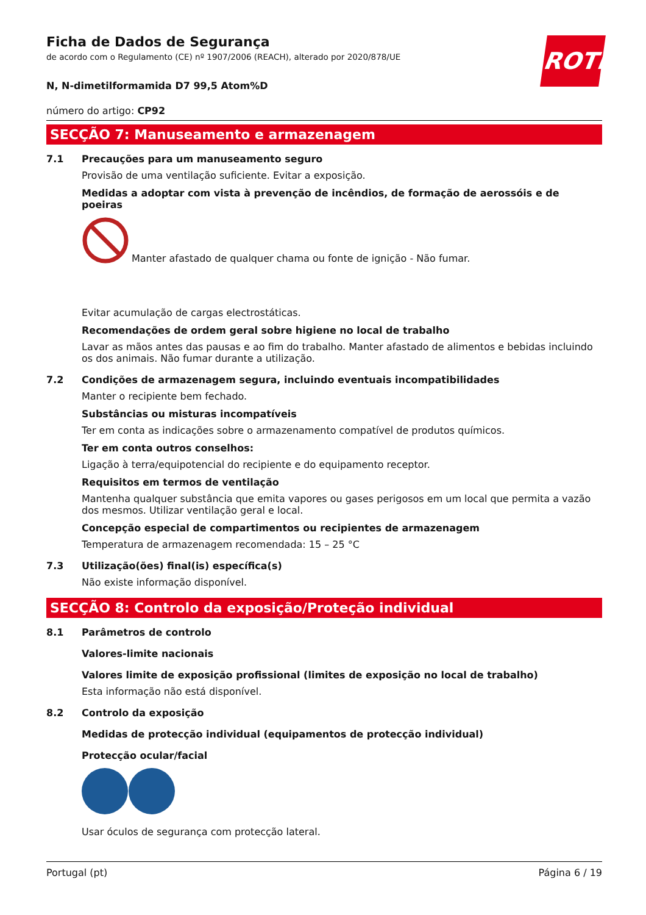ROTH
Ficha de Dados de Segurança
de acordo com o Regulamento (CE) nº 1907/2006 (REACH), alterado por 2020/878/UE
N, N-dimetilformamida D7 99,5 Atom%D
número do artigo: CP92
SECÇÃO 7: Manuseamento e armazenagem
7.1 Precauções para um manuseamento seguro
Provisão de uma ventilação suficiente. Evitar a exposição.
Medidas a adoptar com vista à prevenção de incêndios, de formação de aerossóis e de poeiras
Manter afastado de qualquer chama ou fonte de ignição - Não fumar.
Evitar acumulação de cargas electrostáticas.
Recomendações de ordem geral sobre higiene no local de trabalho
Lavar as mãos antes das pausas e ao fim do trabalho. Manter afastado de alimentos e bebidas incluindo os dos animais. Não fumar durante a utilização.
7.2 Condições de armazenagem segura, incluindo eventuais incompatibilidades
Manter o recipiente bem fechado.
Substâncias ou misturas incompatíveis
Ter em conta as indicações sobre o armazenamento compatível de produtos químicos.
Ter em conta outros conselhos:
Ligação à terra/equipotencial do recipiente e do equipamento receptor.
Requisitos em termos de ventilação
Mantenha qualquer substância que emita vapores ou gases perigosos em um local que permita a vazão dos mesmos. Utilizar ventilação geral e local.
Concepção especial de compartimentos ou recipientes de armazenagem
Temperatura de armazenagem recomendada: 15 – 25 °C
7.3 Utilização(ões) final(is) específica(s)
Não existe informação disponível.
SECÇÃO 8: Controlo da exposição/Proteção individual
8.1 Parâmetros de controlo
Valores-limite nacionais
Valores limite de exposição profissional (limites de exposição no local de trabalho)
Esta informação não está disponível.
8.2 Controlo da exposição
Medidas de protecção individual (equipamentos de protecção individual)
Protecção ocular/facial
Usar óculos de segurança com protecção lateral.
Portugal (pt) Página 6 / 19